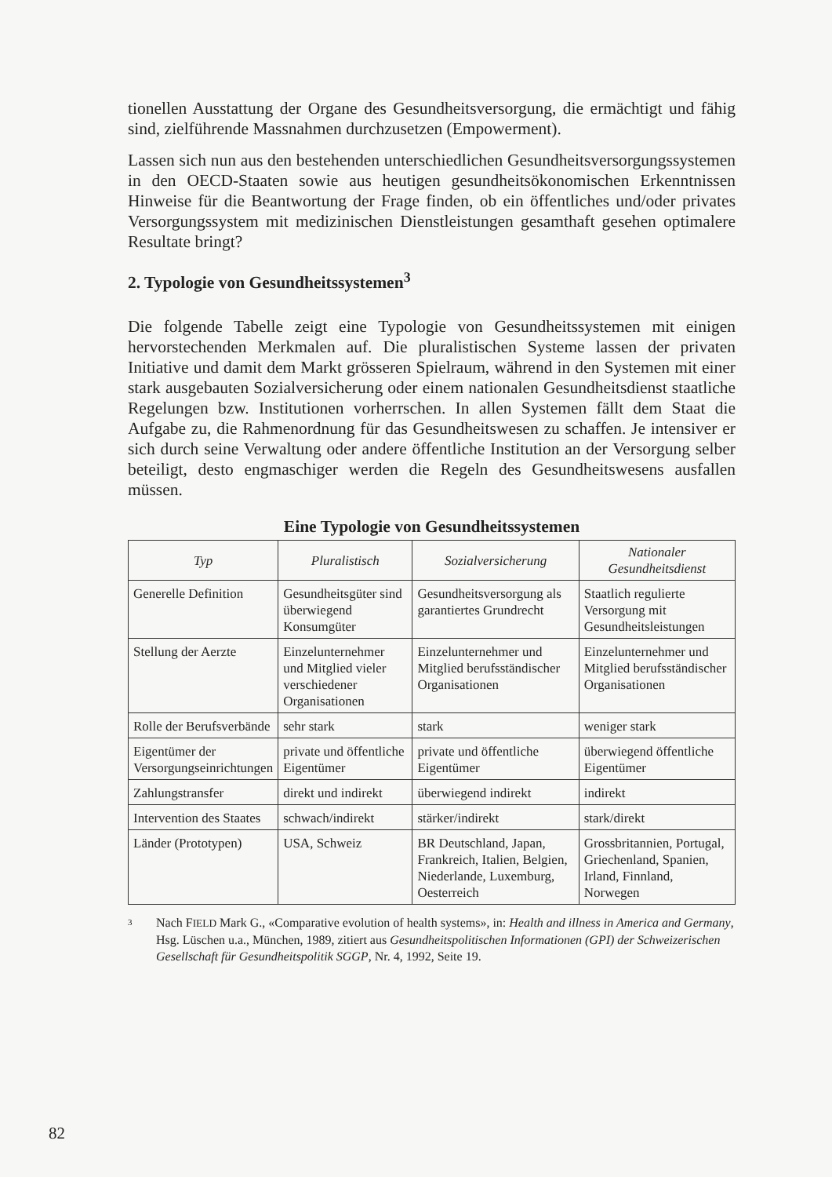tionellen Ausstattung der Organe des Gesundheitsversorgung, die ermächtigt und fähig sind, zielführende Massnahmen durchzusetzen (Empowerment).
Lassen sich nun aus den bestehenden unterschiedlichen Gesundheitsversorgungssystemen in den OECD-Staaten sowie aus heutigen gesundheitsökonomischen Erkenntnissen Hinweise für die Beantwortung der Frage finden, ob ein öffentliches und/oder privates Versorgungssystem mit medizinischen Dienstleistungen gesamthaft gesehen optimalere Resultate bringt?
2. Typologie von Gesundheitssystemen<sup>3</sup>
Die folgende Tabelle zeigt eine Typologie von Gesundheitssystemen mit einigen hervorstechenden Merkmalen auf. Die pluralistischen Systeme lassen der privaten Initiative und damit dem Markt grösseren Spielraum, während in den Systemen mit einer stark ausgebauten Sozialversicherung oder einem nationalen Gesundheitsdienst staatliche Regelungen bzw. Institutionen vorherrschen. In allen Systemen fällt dem Staat die Aufgabe zu, die Rahmenordnung für das Gesundheitswesen zu schaffen. Je intensiver er sich durch seine Verwaltung oder andere öffentliche Institution an der Versorgung selber beteiligt, desto engmaschiger werden die Regeln des Gesundheitswesens ausfallen müssen.
Eine Typologie von Gesundheitssystemen
| Typ | Pluralistisch | Sozialversicherung | Nationaler Gesundheitsdienst |
| --- | --- | --- | --- |
| Generelle Definition | Gesundheitsgüter sind überwiegend Konsumgüter | Gesundheitsversorgung als garantiertes Grundrecht | Staatlich regulierte Versorgung mit Gesundheitsleistungen |
| Stellung der Aerzte | Einzelunternehmer und Mitglied vieler verschiedener Organisationen | Einzelunternehmer und Mitglied berufsständischer Organisationen | Einzelunternehmer und Mitglied berufsständischer Organisationen |
| Rolle der Berufsverbände | sehr stark | stark | weniger stark |
| Eigentümer der Versorgungseinrichtungen | private und öffentliche Eigentümer | private und öffentliche Eigentümer | überwiegend öffentliche Eigentümer |
| Zahlungstransfer | direkt und indirekt | überwiegend indirekt | indirekt |
| Intervention des Staates | schwach/indirekt | stärker/indirekt | stark/direkt |
| Länder (Prototypen) | USA, Schweiz | BR Deutschland, Japan, Frankreich, Italien, Belgien, Niederlande, Luxemburg, Oesterreich | Grossbritannien, Portugal, Griechenland, Spanien, Irland, Finnland, Norwegen |
3
Nach FIELD Mark G., «Comparative evolution of health systems», in: Health and illness in America and Germany, Hsg. Lüschen u.a., München, 1989, zitiert aus Gesundheitspolitischen Informationen (GPI) der Schweizerischen Gesellschaft für Gesundheitspolitik SGGP, Nr. 4, 1992, Seite 19.
82